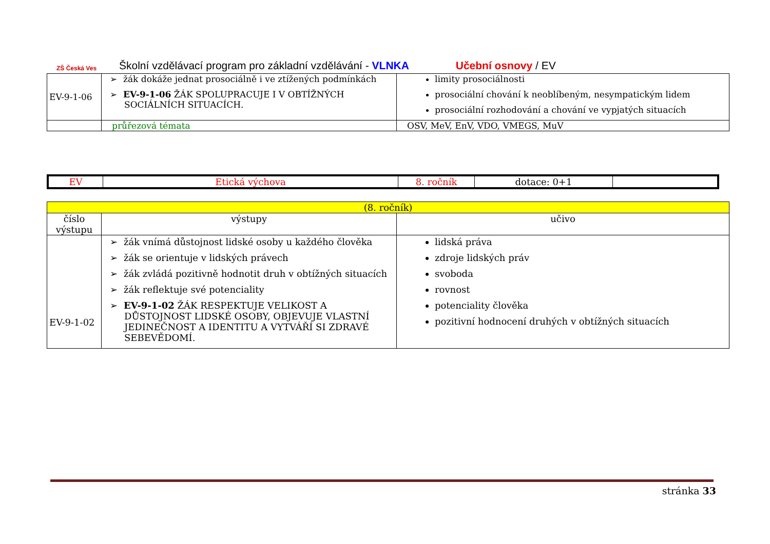ZŠ Česká Ves
Školní vzdělávací program pro základní vzdělávání - VLNKA Učební osnovy / EV
| EV-9-1-06 | ➢ žák dokáže jednat prosociálně i ve ztížených podmínkách ➢ EV-9-1-06 ŽÁK SPOLUPRACUJE I V OBTÍŽNÝCH SOCIÁLNÍCH SITUACÍCH. | limity prosociálnosti prosociální chování k neoblíbeným, nesympatickým lidem prosociální rozhodování a chování ve vypjatých situacích |
| | průřezová témata | OSV, MeV, EnV, VDO, VMEGS, MuV |
| EV | Etická výchova | 8. ročník | dotace: 0+1 | |
| (8. ročník) | | |
| číslo výstupu | výstupy | učivo |
| EV-9-1-02 | ➢ žák vnímá důstojnost lidské osoby u každého člověka ➢ žák se orientuje v lidských právech ➢ žák zvládá pozitivně hodnotit druh v obtížných situacích ➢ žák reflektuje své potenciality ➢ EV-9-1-02 ŽÁK RESPEKTUJE VELIKOST A DŮSTOJNOST LIDSKÉ OSOBY, OBJEVUJE VLASTNÍ JEDINEČNOST A IDENTITU A VYTVÁŘÍ SI ZDRAVÉ SEBEVĚDOMÍ. | lidská práva zdroje lidských práv svoboda rovnost potenciality člověka pozitivní hodnocení druhých v obtížných situacích |
stránka 33